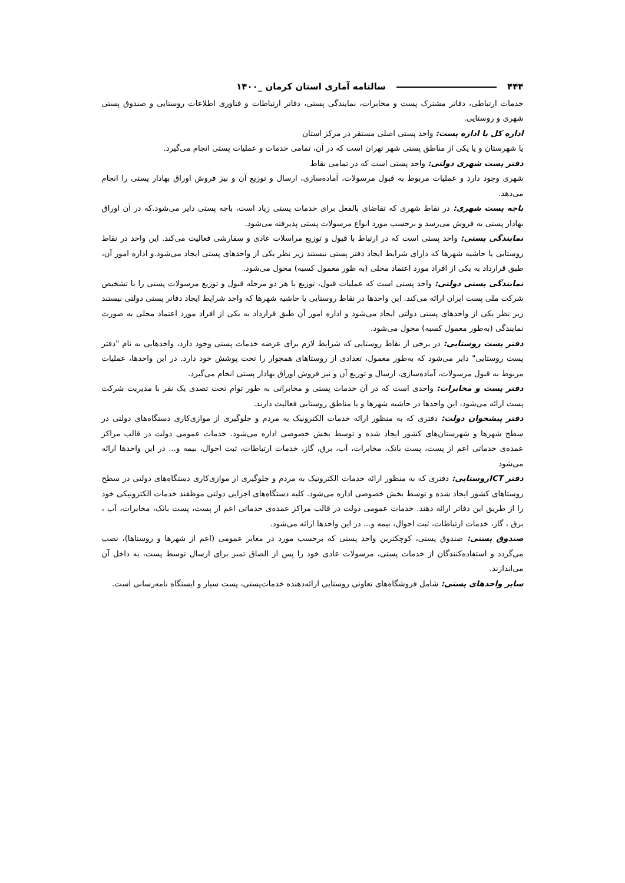۴۴۴ سالنامه آماری استان کرمان _۱۴۰۰
خدمات ارتباطی، دفاتر مشترک پست و مخابرات، نمایندگی پستی، دفاتر ارتباطات و فناوری اطلاعات روستایی و صندوق پستی شهری و روستایی.
اداره کل یا اداره پست: واحد پستی اصلی مستقر در مرکز استان
یا شهرستان و یا یکی از مناطق پستی شهر تهران است که در آن، تمامی خدمات و عملیات پستی انجام می‌گیرد.
دفتر پست شهری دولتی: واحد پستی است که در تمامی نقاط
شهری وجود دارد و عملیات مربوط به قبول مرسولات، آماده‌سازی، ارسال و توزیع آن و نیز فروش اوراق بهادار پستی را انجام می‌دهد.
باجه پست شهری: در نقاط شهری که تقاضای بالفعل برای خدمات پستی زیاد است، باجه پستی دایر می‌شود.که در آن اوراق بهادار پستی به فروش می‌رسد و برحسب مورد انواع مرسولات پستی پذیرفته می‌شود.
نمایندگی پستی: واحد پستی است که در ارتباط با قبول و توزیع مراسلات عادی و سفارشی فعالیت می‌کند. این واحد در نقاط روستایی یا حاشیه شهرها که دارای شرایط ایجاد دفتر پستی نیستند زیر نظر یکی از واحدهای پستی ایجاد می‌شود.و اداره امور آن، طبق قرارداد به یکی از افراد مورد اعتماد محلی (به طور معمول کسبه) محول می‌شود.
نمایندگی پستی دولتی: واحد پستی است که عملیات قبول، توزیع یا هر دو مرحله قبول و توزیع مرسولات پستی را با تشخیص شرکت ملی پست ایران ارائه می‌کند. این واحدها در نقاط روستایی یا حاشیه شهرها که واجد شرایط ایجاد دفاتر پستی دولتی نیستند زیر نظر یکی از واحدهای پستی دولتی ایجاد می‌شود و اداره امور آن طبق قرارداد به یکی از افراد مورد اعتماد محلی به صورت نمایندگی (به‌طور معمول کسبه) محول می‌شود.
دفتر پست روستایی: در برخی از نقاط روستایی که شرایط لازم برای عرضه خدمات پستی وجود دارد، واحدهایی به نام "دفتر پست روستایی" دایر می‌شود که به‌طور معمول، تعدادی از روستاهای همجوار را تحت پوشش خود دارد. در این واحدها، عملیات مربوط به قبول مرسولات، آماده‌سازی، ارسال و توزیع آن و نیز فروش اوراق بهادار پستی انجام می‌گیرد.
دفتر پست و مخابرات: واحدی است که در آن خدمات پستی و مخابراتی به طور توام تحت تصدی یک نفر با مدیریت شرکت پست ارائه می‌شود، این واحدها در حاشیه شهرها و یا مناطق روستایی فعالیت دارند.
دفتر پیشخوان دولت: دفتری که به منظور ارائه خدمات الکترونیک به مردم و جلوگیری از موازی‌کاری دستگاه‌های دولتی در سطح شهرها و شهرستان‌های کشور ایجاد شده و توسط بخش خصوصی اداره می‌شود. خدمات عمومی دولت در قالب مراکز عمده‌ی خدماتی اعم از پست، پست بانک، مخابرات، آب، برق، گاز، خدمات ارتباطات، ثبت احوال، بیمه و... در این واحدها ارائه می‌شود
دفتر ICTروستایی: دفتری که به منظور ارائه خدمات الکترونیک به مردم و جلوگیری از موازی‌کاری دستگاه‌های دولتی در سطح روستاهای کشور ایجاد شده و توسط بخش خصوصی اداره می‌شود. کلیه دستگاه‌های اجرایی دولتی موظفند خدمات الکترونیکی خود را از طریق این دفاتر ارائه دهند. خدمات عمومی دولت در قالب مراکز عمده‌ی خدماتی اعم از پست، پست بانک، مخابرات، آب ، برق ، گاز، خدمات ارتباطات، ثبت احوال، بیمه و... در این واحدها ارائه می‌شود.
صندوق پستی: صندوق پستی، کوچکترین واحد پستی که برحسب مورد در معابر عمومی (اعم از شهرها و روستاها)، نصب می‌گردد و استفاده‌کنندگان از خدمات پستی، مرسولات عادی خود را پس از الصاق تمبر برای ارسال توسط پست، به داخل آن می‌اندازند.
سایر واحدهای پستی: شامل فروشگاه‌های تعاونی روستایی ارائه‌دهنده خدمات‌پستی، پست سیار و ایستگاه نامه‌رسانی است.